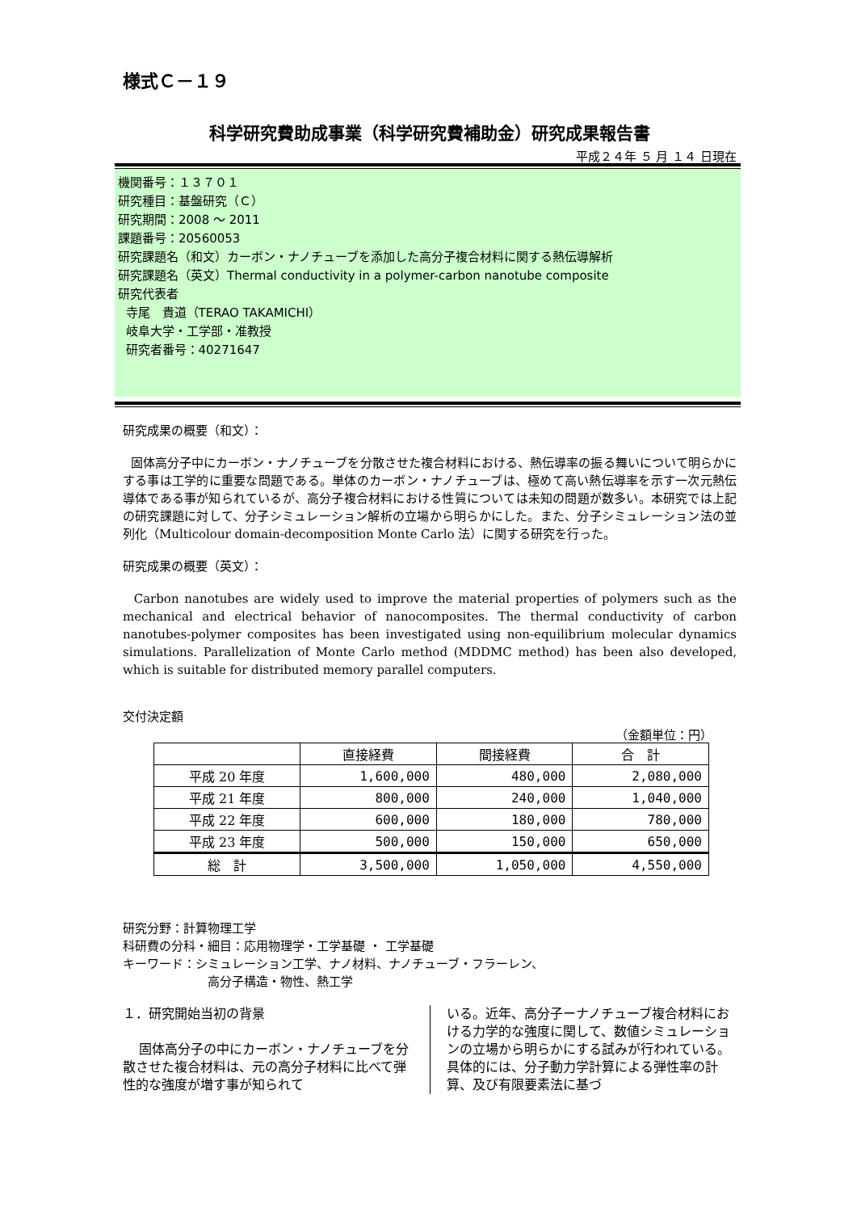様式Ｃ－１９
科学研究費助成事業（科学研究費補助金）研究成果報告書
平成２４年 ５ 月 １４ 日現在
機関番号：１３７０１
研究種目：基盤研究（Ｃ）
研究期間：2008 ～ 2011
課題番号：20560053
研究課題名（和文）カーボン・ナノチューブを添加した高分子複合材料に関する熱伝導解析
研究課題名（英文）Thermal conductivity in a polymer-carbon nanotube composite
研究代表者
寺尾　貴道（TERAO TAKAMICHI）
岐阜大学・工学部・准教授
研究者番号：40271647
研究成果の概要（和文）：
固体高分子中にカーボン・ナノチューブを分散させた複合材料における、熱伝導率の振る舞いについて明らかにする事は工学的に重要な問題である。単体のカーボン・ナノチューブは、極めて高い熱伝導率を示す一次元熱伝導体である事が知られているが、高分子複合材料における性質については未知の問題が数多い。本研究では上記の研究課題に対して、分子シミュレーション解析の立場から明らかにした。また、分子シミュレーション法の並列化（Multicolour domain-decomposition Monte Carlo 法）に関する研究を行った。
研究成果の概要（英文）：
Carbon nanotubes are widely used to improve the material properties of polymers such as the mechanical and electrical behavior of nanocomposites. The thermal conductivity of carbon nanotubes-polymer composites has been investigated using non-equilibrium molecular dynamics simulations. Parallelization of Monte Carlo method (MDDMC method) has been also developed, which is suitable for distributed memory parallel computers.
交付決定額
（金額単位：円）
| | 直接経費 | 間接経費 | 合 計 |
| --- | --- | --- | --- |
| 平成 20 年度 | 1,600,000 | 480,000 | 2,080,000 |
| 平成 21 年度 | 800,000 | 240,000 | 1,040,000 |
| 平成 22 年度 | 600,000 | 180,000 | 780,000 |
| 平成 23 年度 | 500,000 | 150,000 | 650,000 |
| 総 計 | 3,500,000 | 1,050,000 | 4,550,000 |
研究分野：計算物理工学
科研費の分科・細目：応用物理学・工学基礎 ・ 工学基礎
キーワード：シミュレーション工学、ナノ材料、ナノチューブ・フラーレン、
高分子構造・物性、熱工学
１．研究開始当初の背景
固体高分子の中にカーボン・ナノチューブを分散させた複合材料は、元の高分子材料に比べて弾性的な強度が増す事が知られて
いる。近年、高分子ーナノチューブ複合材料における力学的な強度に関して、数値シミュレーションの立場から明らかにする試みが行われている。具体的には、分子動力学計算による弾性率の計算、及び有限要素法に基づ